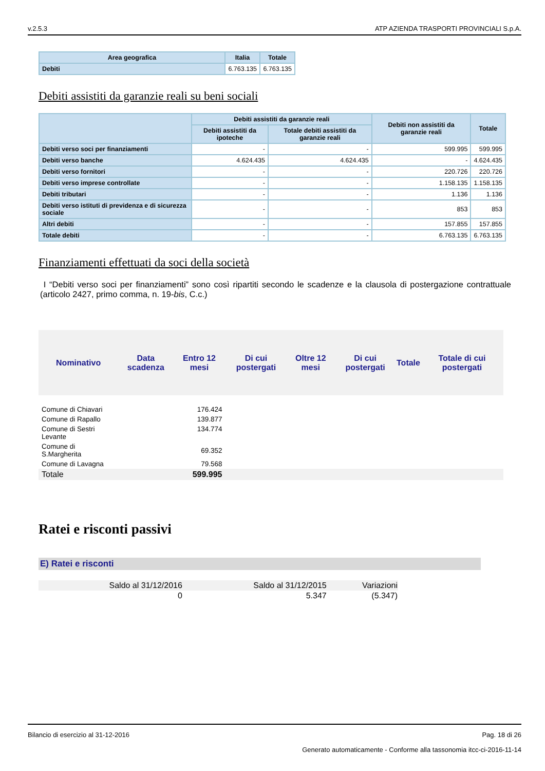v.2.5.3 ATP AZIENDA TRASPORTI PROVINCIALI S.p.A.
| Area geografica | Italia | Totale |
| --- | --- | --- |
| Debiti | 6.763.135 | 6.763.135 |
Debiti assistiti da garanzie reali su beni sociali
| | Debiti assistiti da garanzie reali | | Debiti non assistiti da garanzie reali | Totale |
| --- | --- | --- | --- | --- |
| | Debiti assistiti da ipoteche | Totale debiti assistiti da garanzie reali | | |
| Debiti verso soci per finanziamenti | - | - | 599.995 | 599.995 |
| Debiti verso banche | 4.624.435 | 4.624.435 | - | 4.624.435 |
| Debiti verso fornitori | - | - | 220.726 | 220.726 |
| Debiti verso imprese controllate | - | - | 1.158.135 | 1.158.135 |
| Debiti tributari | - | - | 1.136 | 1.136 |
| Debiti verso istituti di previdenza e di sicurezza sociale | - | - | 853 | 853 |
| Altri debiti | - | - | 157.855 | 157.855 |
| Totale debiti | - | - | 6.763.135 | 6.763.135 |
Finanziamenti effettuati da soci della società
I “Debiti verso soci per finanziamenti” sono così ripartiti secondo le scadenze e la clausola di postergazione contrattuale (articolo 2427, primo comma, n. 19-bis, C.c.)
| Nominativo | Data scadenza | Entro 12 mesi | Di cui postergati | Oltre 12 mesi | Di cui postergati | Totale | Totale di cui postergati |
| --- | --- | --- | --- | --- | --- | --- | --- |
| Comune di Chiavari | | 176.424 | | | | | |
| Comune di Rapallo | | 139.877 | | | | | |
| Comune di Sestri Levante | | 134.774 | | | | | |
| Comune di S.Margherita | | 69.352 | | | | | |
| Comune di Lavagna | | 79.568 | | | | | |
| Totale | | 599.995 | | | | | |
Ratei e risconti passivi
E) Ratei e risconti
| Saldo al 31/12/2016 | Saldo al 31/12/2015 | Variazioni |
| 0 | 5.347 | (5.347) |
Bilancio di esercizio al 31-12-2016 Pag. 18 di 26
Generato automaticamente - Conforme alla tassonomia itcc-ci-2016-11-14